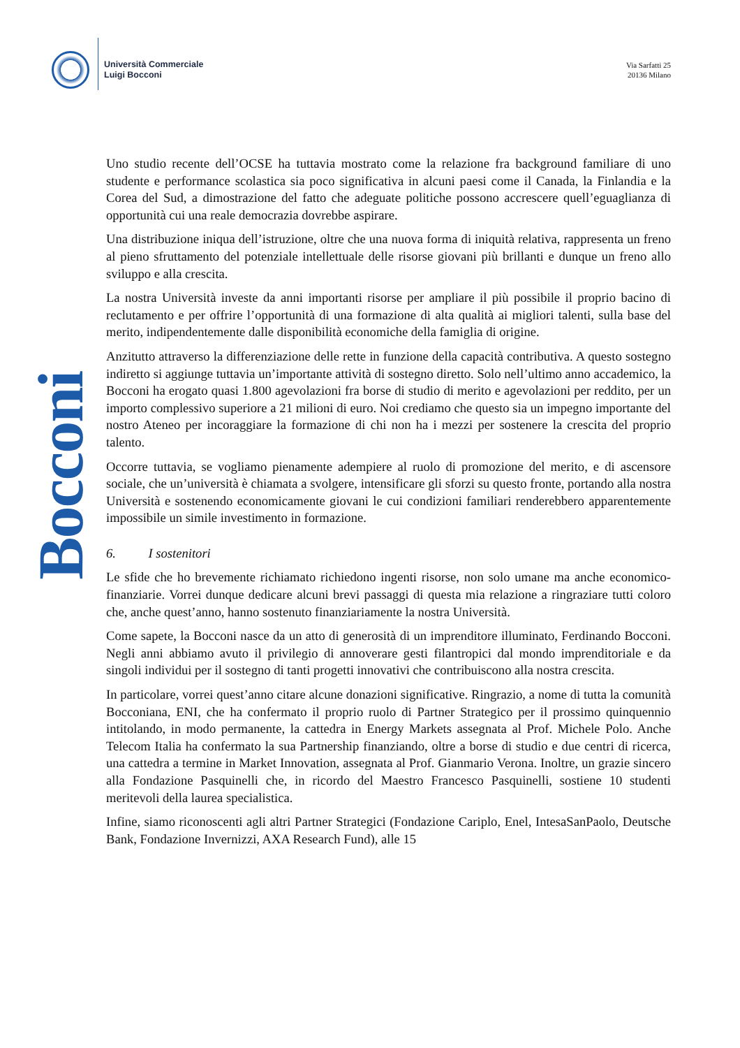Università Commerciale
Luigi Bocconi
Via Sarfatti 25
20136 Milano
Bocconi
Uno studio recente dell’OCSE ha tuttavia mostrato come la relazione fra background familiare di uno studente e performance scolastica sia poco significativa in alcuni paesi come il Canada, la Finlandia e la Corea del Sud, a dimostrazione del fatto che adeguate politiche possono accrescere quell’eguaglianza di opportunità cui una reale democrazia dovrebbe aspirare.
Una distribuzione iniqua dell’istruzione, oltre che una nuova forma di iniquità relativa, rappresenta un freno al pieno sfruttamento del potenziale intellettuale delle risorse giovani più brillanti e dunque un freno allo sviluppo e alla crescita.
La nostra Università investe da anni importanti risorse per ampliare il più possibile il proprio bacino di reclutamento e per offrire l’opportunità di una formazione di alta qualità ai migliori talenti, sulla base del merito, indipendentemente dalle disponibilità economiche della famiglia di origine.
Anzitutto attraverso la differenziazione delle rette in funzione della capacità contributiva. A questo sostegno indiretto si aggiunge tuttavia un’importante attività di sostegno diretto. Solo nell’ultimo anno accademico, la Bocconi ha erogato quasi 1.800 agevolazioni fra borse di studio di merito e agevolazioni per reddito, per un importo complessivo superiore a 21 milioni di euro. Noi crediamo che questo sia un impegno importante del nostro Ateneo per incoraggiare la formazione di chi non ha i mezzi per sostenere la crescita del proprio talento.
Occorre tuttavia, se vogliamo pienamente adempiere al ruolo di promozione del merito, e di ascensore sociale, che un’università è chiamata a svolgere, intensificare gli sforzi su questo fronte, portando alla nostra Università e sostenendo economicamente giovani le cui condizioni familiari renderebbero apparentemente impossibile un simile investimento in formazione.
6. I sostenitori
Le sfide che ho brevemente richiamato richiedono ingenti risorse, non solo umane ma anche economico-finanziarie. Vorrei dunque dedicare alcuni brevi passaggi di questa mia relazione a ringraziare tutti coloro che, anche quest’anno, hanno sostenuto finanziariamente la nostra Università.
Come sapete, la Bocconi nasce da un atto di generosità di un imprenditore illuminato, Ferdinando Bocconi. Negli anni abbiamo avuto il privilegio di annoverare gesti filantropici dal mondo imprenditoriale e da singoli individui per il sostegno di tanti progetti innovativi che contribuiscono alla nostra crescita.
In particolare, vorrei quest’anno citare alcune donazioni significative. Ringrazio, a nome di tutta la comunità Bocconiana, ENI, che ha confermato il proprio ruolo di Partner Strategico per il prossimo quinquennio intitolando, in modo permanente, la cattedra in Energy Markets assegnata al Prof. Michele Polo. Anche Telecom Italia ha confermato la sua Partnership finanziando, oltre a borse di studio e due centri di ricerca, una cattedra a termine in Market Innovation, assegnata al Prof. Gianmario Verona. Inoltre, un grazie sincero alla Fondazione Pasquinelli che, in ricordo del Maestro Francesco Pasquinelli, sostiene 10 studenti meritevoli della laurea specialistica.
Infine, siamo riconoscenti agli altri Partner Strategici (Fondazione Cariplo, Enel, IntesaSanPaolo, Deutsche Bank, Fondazione Invernizzi, AXA Research Fund), alle 15